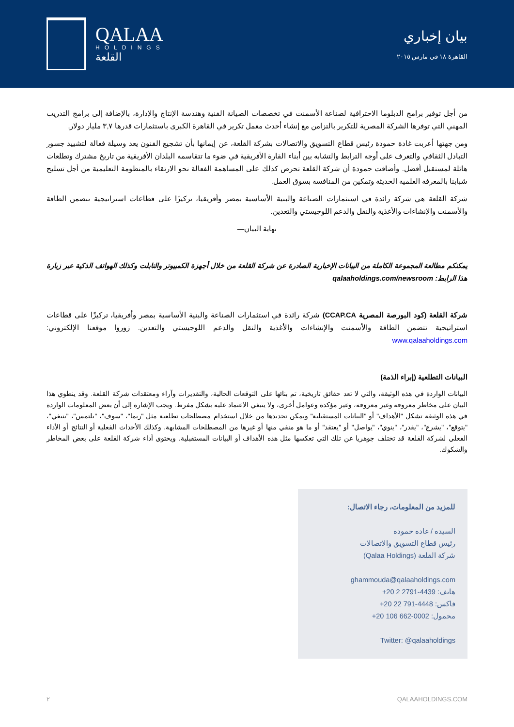QALAA
HOLDINGS
القلعة
بيان إخباري
القاهرة ١٨ في مارس ٢٠١٥
من أجل توفير برامج الدبلوما الاحترافية لصناعة الأسمنت في تخصصات الصيانة الفنية وهندسة الإنتاج والإدارة، بالإضافة إلى برامج التدريب المهني التي توفرها الشركة المصرية للتكرير بالتزامن مع إنشاء أحدث معمل تكرير في القاهرة الكبرى باستثمارات قدرها ٣,٧ مليار دولار.
ومن جهتها أعربت غادة حمودة رئيس قطاع التسويق والاتصالات بشركة القلعة، عن إيمانها بأن تشجيع الفنون يعد وسيلة فعالة لتشييد جسور التبادل الثقافي والتعرف على أوجه الترابط والتشابه بين أبناء القارة الأفريقية في ضوء ما تتقاسمه البلدان الأفريقية من تاريخ مشترك وتطلعات هائلة لمستقبل أفضل. وأضافت حمودة أن شركة القلعة تحرص كذلك على المساهمة الفعالة نحو الارتقاء بالمنظومة التعليمية من أجل تسليح شبابنا بالمعرفة العلمية الحديثة وتمكين من المنافسة بسوق العمل.
شركة القلعة هي شركة رائدة في استثمارات الصناعة والبنية الأساسية بمصر وأفريقيا، تركيزًا على قطاعات استراتيجية تتضمن الطاقة والأسمنت والإنشاءات والأغذية والنقل والدعم اللوجيستي والتعدين.
نهاية البيان—
يمكنكم مطالعة المجموعة الكاملة من البيانات الإخبارية الصادرة عن شركة القلعة من خلال أجهزة الكمبيوتر والتابلت وكذلك الهواتف الذكية عبر زيارة هذا الرابط: qalaaholdings.com/newsroom
شركة القلعة (كود البورصة المصرية CCAP.CA) شركة رائدة في استثمارات الصناعة والبنية الأساسية بمصر وأفريقيا، تركيزًا على قطاعات استراتيجية تتضمن الطاقة والأسمنت والإنشاءات والأغذية والنقل والدعم اللوجيستي والتعدين. زوروا موقعنا الإلكتروني: www.qalaaholdings.com
البيانات التطلعية (إبراء الذمة)
البيانات الواردة في هذه الوثيقة، والتي لا تعد حقائق تاريخية، تم بنائها على التوقعات الحالية، والتقديرات وآراء ومعتقدات شركة القلعة. وقد ينطوي هذا البيان على مخاطر معروفة وغير معروفة، وغير مؤكدة وعوامل أخرى، ولا ينبغي الاعتماد عليه بشكل مفرط. ويجب الإشارة إلى أن بعض المعلومات الواردة في هذه الوثيقة تشكل "الأهداف" أو "البيانات المستقبلية" ويمكن تحديدها من خلال استخدام مصطلحات تطلعية مثل "ربما"، "سوف"، "يلتمس"، "ينبغي"، "يتوقع"، "يشرع"، "يقدر"، "ينوي"، "يواصل" أو "يعتقد" أو ما هو منفي منها أو غيرها من المصطلحات المشابهة. وكذلك الأحداث الفعلية أو النتائج أو الأداء الفعلي لشركة القلعة قد تختلف جوهريا عن تلك التي تعكسها مثل هذه الأهداف أو البيانات المستقبلية. ويحتوي أداء شركة القلعة على بعض المخاطر والشكوك.
للمزيد من المعلومات، رجاء الاتصال:
السيدة / غادة حمودة
رئيس قطاع التسويق والاتصالات
شركة القلعة (Qalaa Holdings)
ghammouda@qalaaholdings.com
هاتف: +20 2 2791-4439
فاكس: +20 22 791-4448
محمول: +20 106 662-0002
Twitter: @qalaaholdings
٢ QALAAHOLDINGS.COM